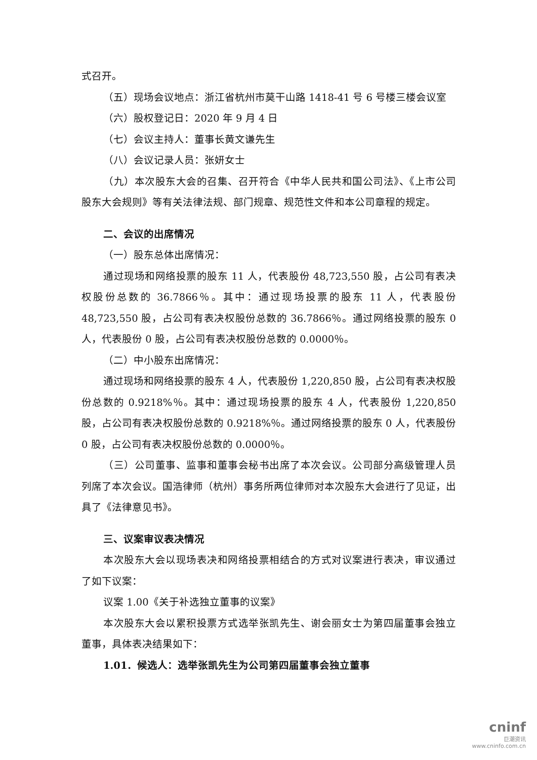式召开。
（五）现场会议地点：浙江省杭州市莫干山路 1418-41 号 6 号楼三楼会议室
（六）股权登记日：2020 年 9 月 4 日
（七）会议主持人：董事长黄文谦先生
（八）会议记录人员：张妍女士
（九）本次股东大会的召集、召开符合《中华人民共和国公司法》、《上市公司股东大会规则》等有关法律法规、部门规章、规范性文件和本公司章程的规定。
二、会议的出席情况
（一）股东总体出席情况：
通过现场和网络投票的股东 11 人，代表股份 48,723,550 股，占公司有表决权股份总数的 36.7866％。其中：通过现场投票的股东 11 人，代表股份 48,723,550 股，占公司有表决权股份总数的 36.7866％。通过网络投票的股东 0 人，代表股份 0 股，占公司有表决权股份总数的 0.0000％。
（二）中小股东出席情况：
通过现场和网络投票的股东 4 人，代表股份 1,220,850 股，占公司有表决权股份总数的 0.9218%％。其中：通过现场投票的股东 4 人，代表股份 1,220,850 股，占公司有表决权股份总数的 0.9218%％。通过网络投票的股东 0 人，代表股份 0 股，占公司有表决权股份总数的 0.0000％。
（三）公司董事、监事和董事会秘书出席了本次会议。公司部分高级管理人员列席了本次会议。国浩律师（杭州）事务所两位律师对本次股东大会进行了见证，出具了《法律意见书》。
三、议案审议表决情况
本次股东大会以现场表决和网络投票相结合的方式对议案进行表决，审议通过了如下议案：
议案 1.00《关于补选独立董事的议案》
本次股东大会以累积投票方式选举张凯先生、谢会丽女士为第四届董事会独立董事，具体表决结果如下：
1.01．候选人：选举张凯先生为公司第四届董事会独立董事
cninf
巨潮资讯
www.cninfo.com.cn